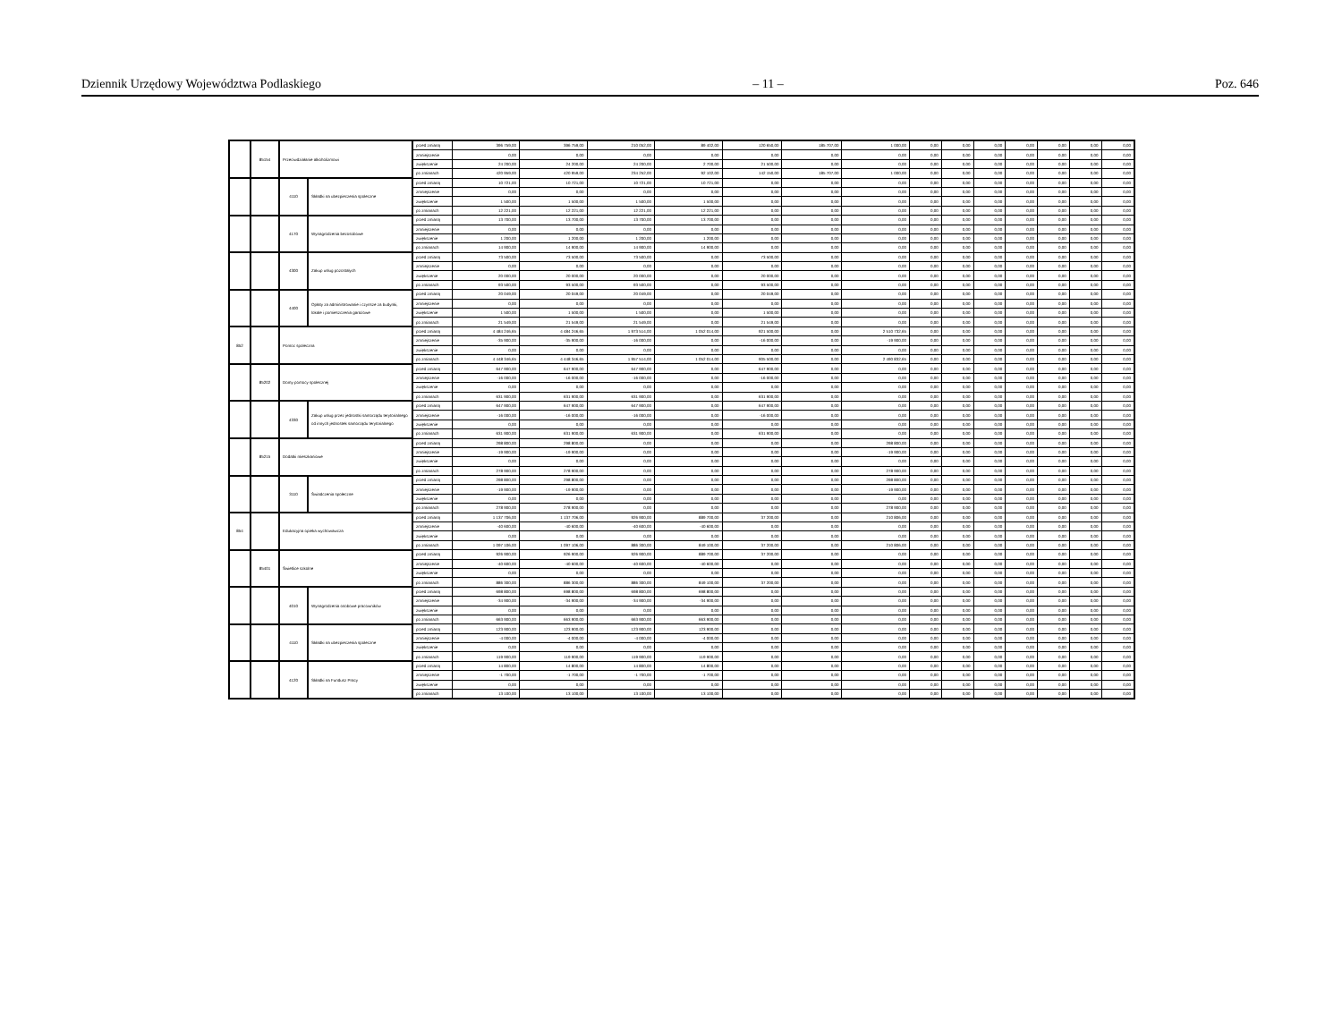Dziennik Urzędowy Województwa Podlaskiego – 11 – Poz. 646
| | 85154 | Przeciwdziałanie alkoholizmowi | | przed zmianą | 396 759,00 | 396 759,00 | 210 052,00 | 89 402,00 | 120 650,00 | 185 707,00 | 1 000,00 | 0,00 | 0,00 | 0,00 | 0,00 | 0,00 | 0,00 | 0,00 |
| | | | | zmniejszenie | 0,00 | 0,00 | 0,00 | 0,00 | 0,00 | 0,00 | 0,00 | 0,00 | 0,00 | 0,00 | 0,00 | 0,00 | 0,00 | 0,00 |
| | | | | zwiększenie | 24 200,00 | 24 200,00 | 24 200,00 | 2 700,00 | 21 500,00 | 0,00 | 0,00 | 0,00 | 0,00 | 0,00 | 0,00 | 0,00 | 0,00 | 0,00 |
| | | | | po zmianach | 420 959,00 | 420 959,00 | 234 252,00 | 92 102,00 | 142 150,00 | 185 707,00 | 1 000,00 | 0,00 | 0,00 | 0,00 | 0,00 | 0,00 | 0,00 | 0,00 |
| | | 4110 | Składki na ubezpieczenia społeczne | przed zmianą | 10 721,00 | 10 721,00 | 10 721,00 | 10 721,00 | 0,00 | 0,00 | 0,00 | 0,00 | 0,00 | 0,00 | 0,00 | 0,00 | 0,00 | 0,00 |
| | | | | zmniejszenie | 0,00 | 0,00 | 0,00 | 0,00 | 0,00 | 0,00 | 0,00 | 0,00 | 0,00 | 0,00 | 0,00 | 0,00 | 0,00 | 0,00 |
| | | | | zwiększenie | 1 500,00 | 1 500,00 | 1 500,00 | 1 500,00 | 0,00 | 0,00 | 0,00 | 0,00 | 0,00 | 0,00 | 0,00 | 0,00 | 0,00 | 0,00 |
| | | | | po zmianach | 12 221,00 | 12 221,00 | 12 221,00 | 12 221,00 | 0,00 | 0,00 | 0,00 | 0,00 | 0,00 | 0,00 | 0,00 | 0,00 | 0,00 | 0,00 |
| | | 4170 | Wynagrodzenia bezosobowe | przed zmianą | 13 700,00 | 13 700,00 | 13 700,00 | 13 700,00 | 0,00 | 0,00 | 0,00 | 0,00 | 0,00 | 0,00 | 0,00 | 0,00 | 0,00 | 0,00 |
| | | | | zmniejszenie | 0,00 | 0,00 | 0,00 | 0,00 | 0,00 | 0,00 | 0,00 | 0,00 | 0,00 | 0,00 | 0,00 | 0,00 | 0,00 | 0,00 |
| | | | | zwiększenie | 1 200,00 | 1 200,00 | 1 200,00 | 1 200,00 | 0,00 | 0,00 | 0,00 | 0,00 | 0,00 | 0,00 | 0,00 | 0,00 | 0,00 | 0,00 |
| | | | | po zmianach | 14 900,00 | 14 900,00 | 14 900,00 | 14 900,00 | 0,00 | 0,00 | 0,00 | 0,00 | 0,00 | 0,00 | 0,00 | 0,00 | 0,00 | 0,00 |
| | | 4300 | Zakup usług pozostałych | przed zmianą | 73 500,00 | 73 500,00 | 73 500,00 | 0,00 | 73 500,00 | 0,00 | 0,00 | 0,00 | 0,00 | 0,00 | 0,00 | 0,00 | 0,00 | 0,00 |
| | | | | zmniejszenie | 0,00 | 0,00 | 0,00 | 0,00 | 0,00 | 0,00 | 0,00 | 0,00 | 0,00 | 0,00 | 0,00 | 0,00 | 0,00 | 0,00 |
| | | | | zwiększenie | 20 000,00 | 20 000,00 | 20 000,00 | 0,00 | 20 000,00 | 0,00 | 0,00 | 0,00 | 0,00 | 0,00 | 0,00 | 0,00 | 0,00 | 0,00 |
| | | | | po zmianach | 93 500,00 | 93 500,00 | 93 500,00 | 0,00 | 93 500,00 | 0,00 | 0,00 | 0,00 | 0,00 | 0,00 | 0,00 | 0,00 | 0,00 | 0,00 |
| | | 4400 | Opłaty za administrowanie i czynsze za budynki, lokale i pomieszczenia garażowe | przed zmianą | 20 049,00 | 20 049,00 | 20 049,00 | 0,00 | 20 049,00 | 0,00 | 0,00 | 0,00 | 0,00 | 0,00 | 0,00 | 0,00 | 0,00 | 0,00 |
| | | | | zmniejszenie | 0,00 | 0,00 | 0,00 | 0,00 | 0,00 | 0,00 | 0,00 | 0,00 | 0,00 | 0,00 | 0,00 | 0,00 | 0,00 | 0,00 |
| | | | | zwiększenie | 1 500,00 | 1 500,00 | 1 500,00 | 0,00 | 1 500,00 | 0,00 | 0,00 | 0,00 | 0,00 | 0,00 | 0,00 | 0,00 | 0,00 | 0,00 |
| | | | | po zmianach | 21 549,00 | 21 549,00 | 21 549,00 | 0,00 | 21 549,00 | 0,00 | 0,00 | 0,00 | 0,00 | 0,00 | 0,00 | 0,00 | 0,00 | 0,00 |
| 852 | | Pomoc społeczna | | przed zmianą | 4 484 246,65 | 4 484 246,65 | 1 973 514,00 | 1 052 014,00 | 921 500,00 | 0,00 | 2 510 732,65 | 0,00 | 0,00 | 0,00 | 0,00 | 0,00 | 0,00 | 0,00 |
| | | | | zmniejszenie | -35 900,00 | -35 900,00 | -16 000,00 | 0,00 | -16 000,00 | 0,00 | -19 900,00 | 0,00 | 0,00 | 0,00 | 0,00 | 0,00 | 0,00 | 0,00 |
| | | | | zwiększenie | 0,00 | 0,00 | 0,00 | 0,00 | 0,00 | 0,00 | 0,00 | 0,00 | 0,00 | 0,00 | 0,00 | 0,00 | 0,00 | 0,00 |
| | | | | po zmianach | 4 448 346,65 | 4 448 346,65 | 1 957 514,00 | 1 052 014,00 | 905 500,00 | 0,00 | 2 490 832,65 | 0,00 | 0,00 | 0,00 | 0,00 | 0,00 | 0,00 | 0,00 |
| | 85202 | Domy pomocy społecznej | | przed zmianą | 647 900,00 | 647 900,00 | 647 900,00 | 0,00 | 647 900,00 | 0,00 | 0,00 | 0,00 | 0,00 | 0,00 | 0,00 | 0,00 | 0,00 | 0,00 |
| | | | | zmniejszenie | -16 000,00 | -16 000,00 | -16 000,00 | 0,00 | -16 000,00 | 0,00 | 0,00 | 0,00 | 0,00 | 0,00 | 0,00 | 0,00 | 0,00 | 0,00 |
| | | | | zwiększenie | 0,00 | 0,00 | 0,00 | 0,00 | 0,00 | 0,00 | 0,00 | 0,00 | 0,00 | 0,00 | 0,00 | 0,00 | 0,00 | 0,00 |
| | | | | po zmianach | 631 900,00 | 631 900,00 | 631 900,00 | 0,00 | 631 900,00 | 0,00 | 0,00 | 0,00 | 0,00 | 0,00 | 0,00 | 0,00 | 0,00 | 0,00 |
| | | 4330 | Zakup usług przez jednostki samorządu terytorialnego od innych jednostek samorządu terytorialnego | przed zmianą | 647 900,00 | 647 900,00 | 647 900,00 | 0,00 | 647 900,00 | 0,00 | 0,00 | 0,00 | 0,00 | 0,00 | 0,00 | 0,00 | 0,00 | 0,00 |
| | | | | zmniejszenie | -16 000,00 | -16 000,00 | -16 000,00 | 0,00 | -16 000,00 | 0,00 | 0,00 | 0,00 | 0,00 | 0,00 | 0,00 | 0,00 | 0,00 | 0,00 |
| | | | | zwiększenie | 0,00 | 0,00 | 0,00 | 0,00 | 0,00 | 0,00 | 0,00 | 0,00 | 0,00 | 0,00 | 0,00 | 0,00 | 0,00 | 0,00 |
| | | | | po zmianach | 631 900,00 | 631 900,00 | 631 900,00 | 0,00 | 631 900,00 | 0,00 | 0,00 | 0,00 | 0,00 | 0,00 | 0,00 | 0,00 | 0,00 | 0,00 |
| | 85215 | Dodatki mieszkaniowe | | przed zmianą | 298 800,00 | 298 800,00 | 0,00 | 0,00 | 0,00 | 0,00 | 298 800,00 | 0,00 | 0,00 | 0,00 | 0,00 | 0,00 | 0,00 | 0,00 |
| | | | | zmniejszenie | -19 900,00 | -19 900,00 | 0,00 | 0,00 | 0,00 | 0,00 | -19 900,00 | 0,00 | 0,00 | 0,00 | 0,00 | 0,00 | 0,00 | 0,00 |
| | | | | zwiększenie | 0,00 | 0,00 | 0,00 | 0,00 | 0,00 | 0,00 | 0,00 | 0,00 | 0,00 | 0,00 | 0,00 | 0,00 | 0,00 | 0,00 |
| | | | | po zmianach | 278 900,00 | 278 900,00 | 0,00 | 0,00 | 0,00 | 0,00 | 278 900,00 | 0,00 | 0,00 | 0,00 | 0,00 | 0,00 | 0,00 | 0,00 |
| | | 3110 | Świadczenia społeczne | przed zmianą | 298 800,00 | 298 800,00 | 0,00 | 0,00 | 0,00 | 0,00 | 298 800,00 | 0,00 | 0,00 | 0,00 | 0,00 | 0,00 | 0,00 | 0,00 |
| | | | | zmniejszenie | -19 900,00 | -19 900,00 | 0,00 | 0,00 | 0,00 | 0,00 | -19 900,00 | 0,00 | 0,00 | 0,00 | 0,00 | 0,00 | 0,00 | 0,00 |
| | | | | zwiększenie | 0,00 | 0,00 | 0,00 | 0,00 | 0,00 | 0,00 | 0,00 | 0,00 | 0,00 | 0,00 | 0,00 | 0,00 | 0,00 | 0,00 |
| | | | | po zmianach | 278 900,00 | 278 900,00 | 0,00 | 0,00 | 0,00 | 0,00 | 278 900,00 | 0,00 | 0,00 | 0,00 | 0,00 | 0,00 | 0,00 | 0,00 |
| 854 | | Edukacyjna opieka wychowawcza | | przed zmianą | 1 137 706,00 | 1 137 706,00 | 926 900,00 | 889 700,00 | 37 200,00 | 0,00 | 210 806,00 | 0,00 | 0,00 | 0,00 | 0,00 | 0,00 | 0,00 | 0,00 |
| | | | | zmniejszenie | -40 600,00 | -40 600,00 | -40 600,00 | -40 600,00 | 0,00 | 0,00 | 0,00 | 0,00 | 0,00 | 0,00 | 0,00 | 0,00 | 0,00 | 0,00 |
| | | | | zwiększenie | 0,00 | 0,00 | 0,00 | 0,00 | 0,00 | 0,00 | 0,00 | 0,00 | 0,00 | 0,00 | 0,00 | 0,00 | 0,00 | 0,00 |
| | | | | po zmianach | 1 097 106,00 | 1 097 106,00 | 886 300,00 | 849 100,00 | 37 200,00 | 0,00 | 210 806,00 | 0,00 | 0,00 | 0,00 | 0,00 | 0,00 | 0,00 | 0,00 |
| | 85401 | Świetlice szkolne | | przed zmianą | 926 900,00 | 926 900,00 | 926 900,00 | 889 700,00 | 37 200,00 | 0,00 | 0,00 | 0,00 | 0,00 | 0,00 | 0,00 | 0,00 | 0,00 | 0,00 |
| | | | | zmniejszenie | -40 600,00 | -40 600,00 | -40 600,00 | -40 600,00 | 0,00 | 0,00 | 0,00 | 0,00 | 0,00 | 0,00 | 0,00 | 0,00 | 0,00 | 0,00 |
| | | | | zwiększenie | 0,00 | 0,00 | 0,00 | 0,00 | 0,00 | 0,00 | 0,00 | 0,00 | 0,00 | 0,00 | 0,00 | 0,00 | 0,00 | 0,00 |
| | | | | po zmianach | 886 300,00 | 886 300,00 | 886 300,00 | 849 100,00 | 37 200,00 | 0,00 | 0,00 | 0,00 | 0,00 | 0,00 | 0,00 | 0,00 | 0,00 | 0,00 |
| | | 4010 | Wynagrodzenia osobowe pracowników | przed zmianą | 698 800,00 | 698 800,00 | 698 800,00 | 698 800,00 | 0,00 | 0,00 | 0,00 | 0,00 | 0,00 | 0,00 | 0,00 | 0,00 | 0,00 | 0,00 |
| | | | | zmniejszenie | -34 900,00 | -34 900,00 | -34 900,00 | -34 900,00 | 0,00 | 0,00 | 0,00 | 0,00 | 0,00 | 0,00 | 0,00 | 0,00 | 0,00 | 0,00 |
| | | | | zwiększenie | 0,00 | 0,00 | 0,00 | 0,00 | 0,00 | 0,00 | 0,00 | 0,00 | 0,00 | 0,00 | 0,00 | 0,00 | 0,00 | 0,00 |
| | | | | po zmianach | 663 900,00 | 663 900,00 | 663 900,00 | 663 900,00 | 0,00 | 0,00 | 0,00 | 0,00 | 0,00 | 0,00 | 0,00 | 0,00 | 0,00 | 0,00 |
| | | 4110 | Składki na ubezpieczenia społeczne | przed zmianą | 123 900,00 | 123 900,00 | 123 900,00 | 123 900,00 | 0,00 | 0,00 | 0,00 | 0,00 | 0,00 | 0,00 | 0,00 | 0,00 | 0,00 | 0,00 |
| | | | | zmniejszenie | -4 000,00 | -4 000,00 | -4 000,00 | -4 000,00 | 0,00 | 0,00 | 0,00 | 0,00 | 0,00 | 0,00 | 0,00 | 0,00 | 0,00 | 0,00 |
| | | | | zwiększenie | 0,00 | 0,00 | 0,00 | 0,00 | 0,00 | 0,00 | 0,00 | 0,00 | 0,00 | 0,00 | 0,00 | 0,00 | 0,00 | 0,00 |
| | | | | po zmianach | 119 900,00 | 119 900,00 | 119 900,00 | 119 900,00 | 0,00 | 0,00 | 0,00 | 0,00 | 0,00 | 0,00 | 0,00 | 0,00 | 0,00 | 0,00 |
| | | 4120 | Składki na Fundusz Pracy | przed zmianą | 14 800,00 | 14 800,00 | 14 800,00 | 14 800,00 | 0,00 | 0,00 | 0,00 | 0,00 | 0,00 | 0,00 | 0,00 | 0,00 | 0,00 | 0,00 |
| | | | | zmniejszenie | -1 700,00 | -1 700,00 | -1 700,00 | -1 700,00 | 0,00 | 0,00 | 0,00 | 0,00 | 0,00 | 0,00 | 0,00 | 0,00 | 0,00 | 0,00 |
| | | | | zwiększenie | 0,00 | 0,00 | 0,00 | 0,00 | 0,00 | 0,00 | 0,00 | 0,00 | 0,00 | 0,00 | 0,00 | 0,00 | 0,00 | 0,00 |
| | | | | po zmianach | 13 100,00 | 13 100,00 | 13 100,00 | 13 100,00 | 0,00 | 0,00 | 0,00 | 0,00 | 0,00 | 0,00 | 0,00 | 0,00 | 0,00 | 0,00 |